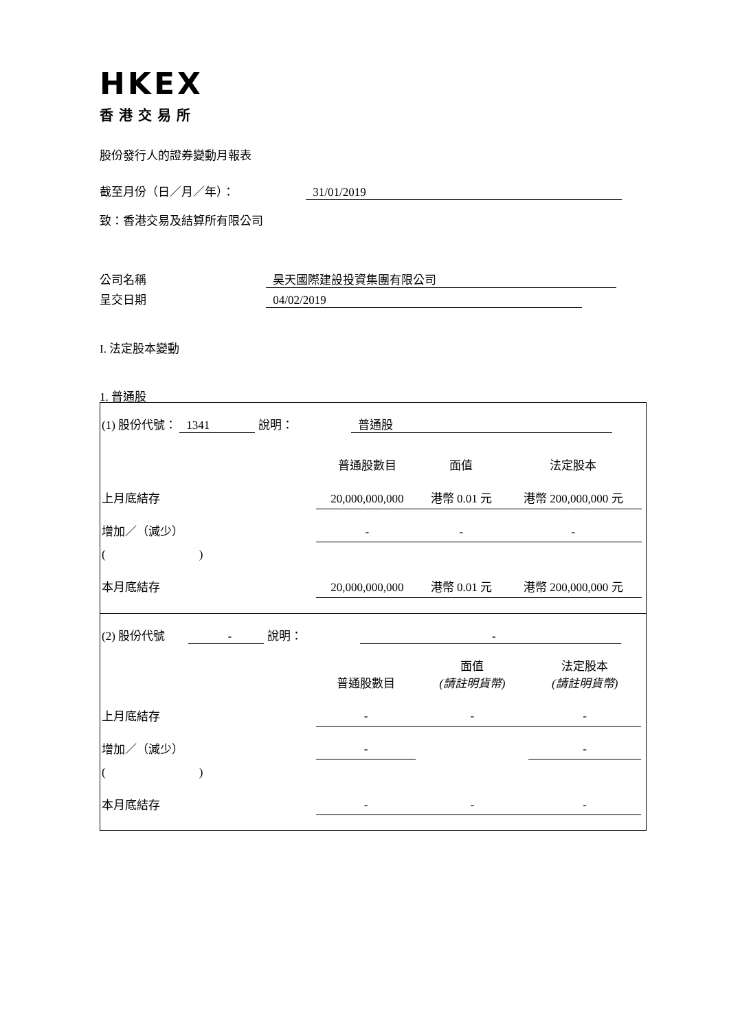HKEX
香港交易所
股份發行人的證券變動月報表
截至月份（日／月／年）： 31/01/2019
致：香港交易及結算所有限公司
公司名稱 昊天國際建設投資集團有限公司
呈交日期 04/02/2019
I. 法定股本變動
1. 普通股
| (1) 股份代號： 1341 說明： 普通股 | | | | |
| | 普通股數目 | 面值 | 法定股本 | |
| 上月底結存 | 20,000,000,000 | 港幣 0.01 元 | 港幣 200,000,000 元 | |
| 增加／（減少） | - | - | - | |
| ( ) | | | | |
| 本月底結存 | 20,000,000,000 | 港幣 0.01 元 | 港幣 200,000,000 元 | |
| (2) 股份代號 - 說明： - | | | | |
| | 普通股數目 | 面值 (請註明貨幣) | 法定股本 (請註明貨幣) | |
| 上月底結存 | - | - | - | |
| 增加／（減少） | - | | - | |
| ( ) | | | | |
| 本月底結存 | - | - | - | |